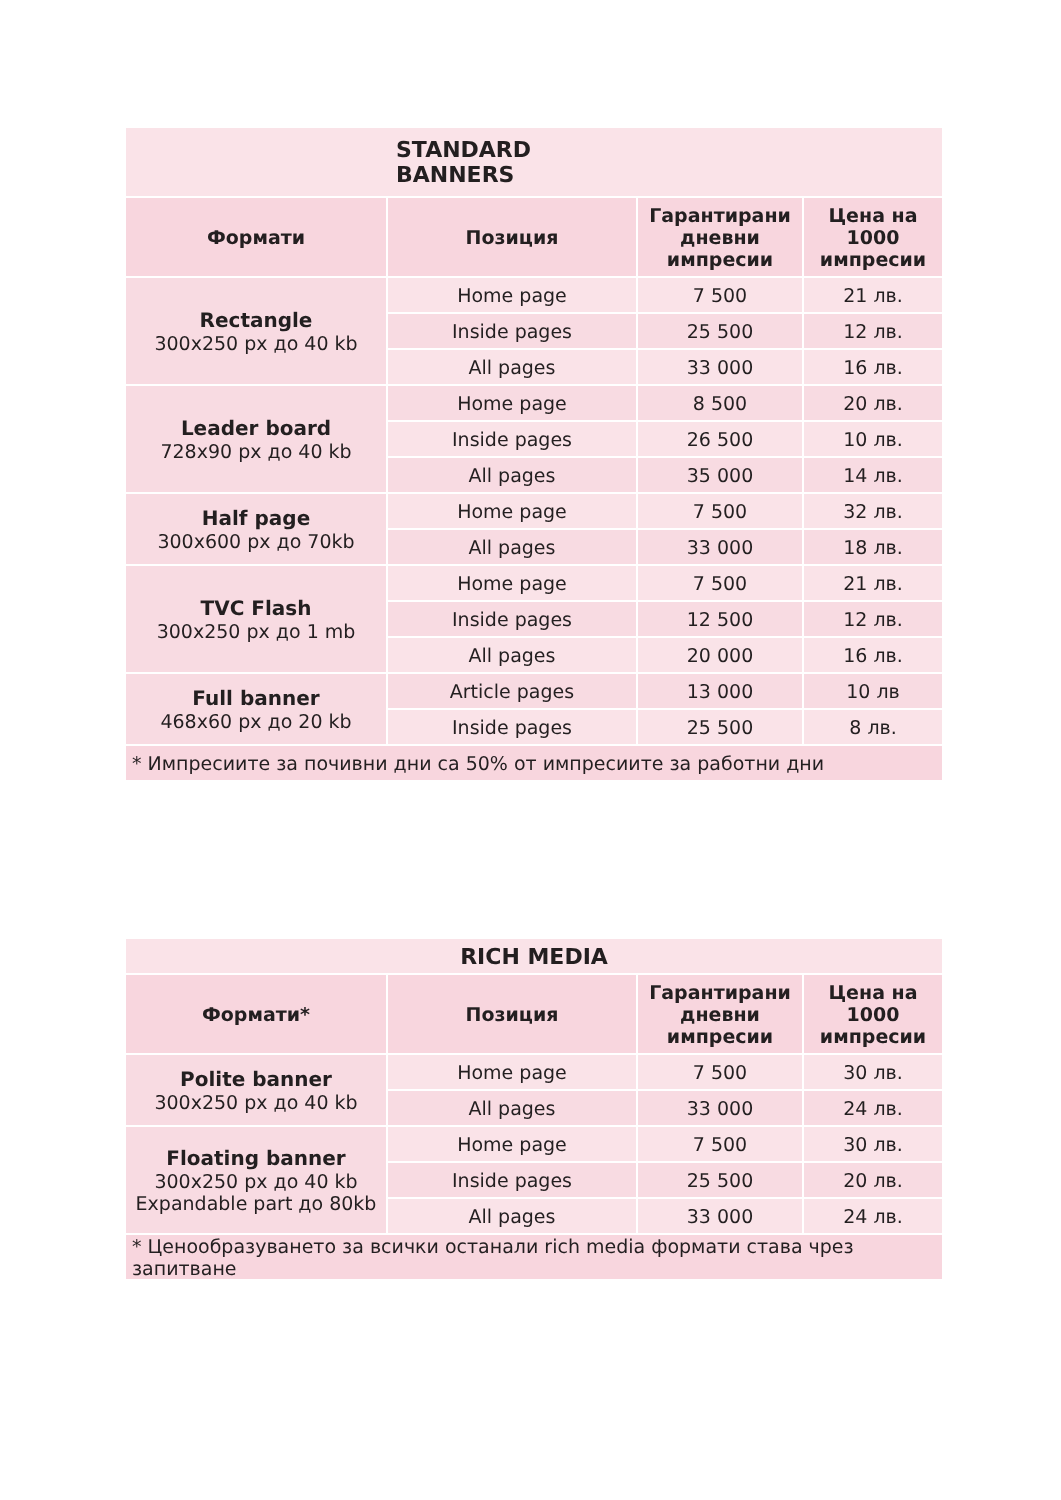| STANDARD BANNERS | | | |
| --- | --- | --- | --- |
| Формати | Позиция | Гарантирани дневни импресии | Цена на 1000 импресии |
| Rectangle 300x250 px до 40 kb | Home page | 7 500 | 21 лв. |
| | Inside pages | 25 500 | 12 лв. |
| | All pages | 33 000 | 16 лв. |
| Leader board 728x90 px до 40 kb | Home page | 8 500 | 20 лв. |
| | Inside pages | 26 500 | 10 лв. |
| | All pages | 35 000 | 14 лв. |
| Half page 300x600 px до 70kb | Home page | 7 500 | 32 лв. |
| | All pages | 33 000 | 18 лв. |
| TVC Flash 300x250 px до 1 mb | Home page | 7 500 | 21 лв. |
| | Inside pages | 12 500 | 12 лв. |
| | All pages | 20 000 | 16 лв. |
| Full banner 468x60 px до 20 kb | Article pages | 13 000 | 10 лв |
| | Inside pages | 25 500 | 8 лв. |
| * Импресиите за почивни дни са 50% от импресиите за работни дни | | | |
| RICH MEDIA | | | |
| --- | --- | --- | --- |
| Формати* | Позиция | Гарантирани дневни импресии | Цена на 1000 импресии |
| Polite banner 300x250 px до 40 kb | Home page | 7 500 | 30 лв. |
| | All pages | 33 000 | 24 лв. |
| Floating banner 300x250 px до 40 kb Expandable part до 80kb | Home page | 7 500 | 30 лв. |
| | Inside pages | 25 500 | 20 лв. |
| | All pages | 33 000 | 24 лв. |
| * Ценообразуването за всички останали rich media формати става чрез запитване | | | |